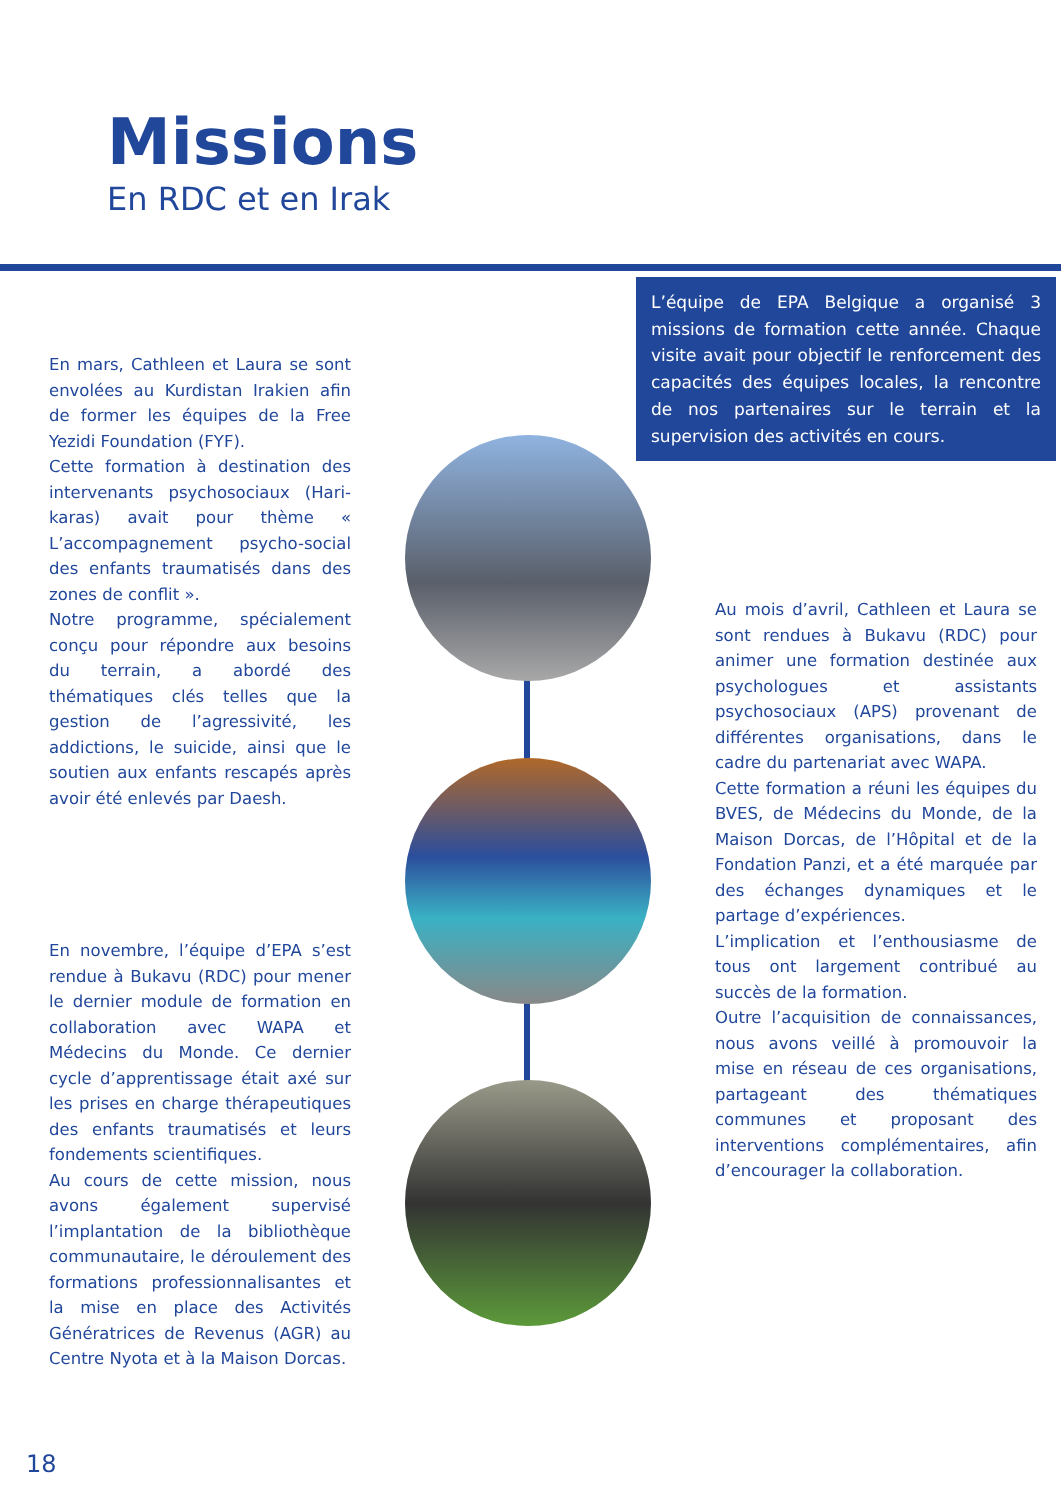Missions
En RDC et en Irak
L’équipe de EPA Belgique a organisé 3 missions de formation cette année. Chaque visite avait pour objectif le renforcement des capacités des équipes locales, la rencontre de nos partenaires sur le terrain et la supervision des activités en cours.
En mars, Cathleen et Laura se sont envolées au Kurdistan Irakien afin de former les équipes de la Free Yezidi Foundation (FYF).
Cette formation à destination des intervenants psychosociaux (Hari-karas) avait pour thème « L’accompagnement psycho-social des enfants traumatisés dans des zones de conflit ».
Notre programme, spécialement conçu pour répondre aux besoins du terrain, a abordé des thématiques clés telles que la gestion de l’agressivité, les addictions, le suicide, ainsi que le soutien aux enfants rescapés après avoir été enlevés par Daesh.
Au mois d’avril, Cathleen et Laura se sont rendues à Bukavu (RDC) pour animer une formation destinée aux psychologues et assistants psychosociaux (APS) provenant de différentes organisations, dans le cadre du partenariat avec WAPA.
Cette formation a réuni les équipes du BVES, de Médecins du Monde, de la Maison Dorcas, de l’Hôpital et de la Fondation Panzi, et a été marquée par des échanges dynamiques et le partage d’expériences.
L’implication et l’enthousiasme de tous ont largement contribué au succès de la formation.
Outre l’acquisition de connaissances, nous avons veillé à promouvoir la mise en réseau de ces organisations, partageant des thématiques communes et proposant des interventions complémentaires, afin d’encourager la collaboration.
En novembre, l’équipe d’EPA s’est rendue à Bukavu (RDC) pour mener le dernier module de formation en collaboration avec WAPA et Médecins du Monde. Ce dernier cycle d’apprentissage était axé sur les prises en charge thérapeutiques des enfants traumatisés et leurs fondements scientifiques.
Au cours de cette mission, nous avons également supervisé l’implantation de la bibliothèque communautaire, le déroulement des formations professionnalisantes et la mise en place des Activités Génératrices de Revenus (AGR) au Centre Nyota et à la Maison Dorcas.
18